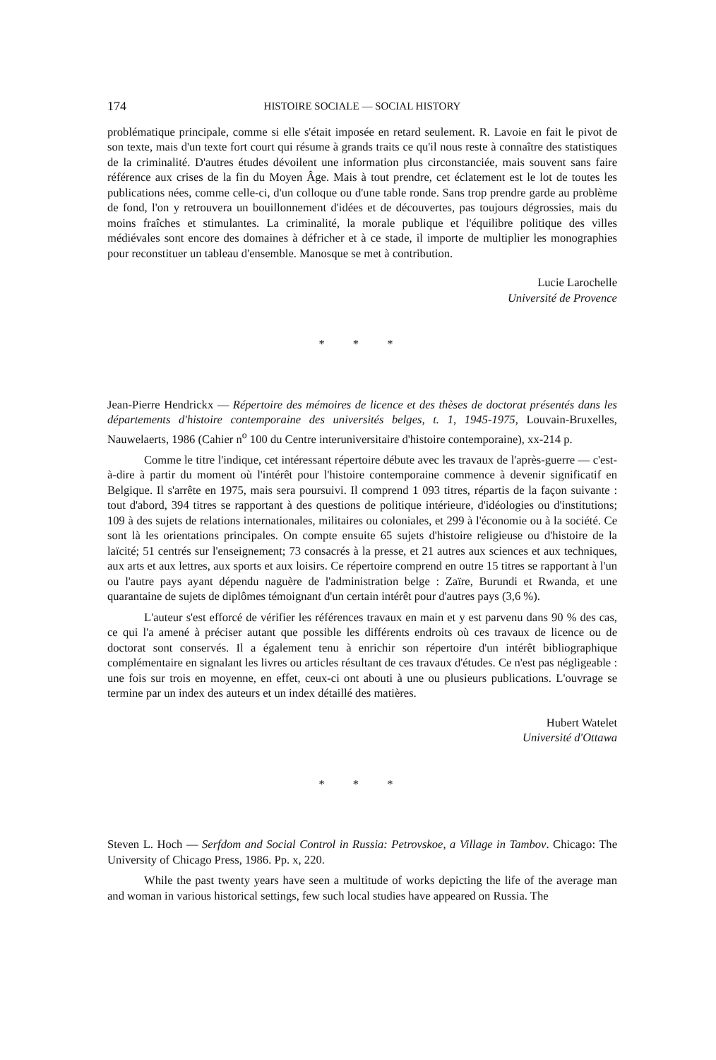174 HISTOIRE SOCIALE — SOCIAL HISTORY
problématique principale, comme si elle s'était imposée en retard seulement. R. Lavoie en fait le pivot de son texte, mais d'un texte fort court qui résume à grands traits ce qu'il nous reste à connaître des statistiques de la criminalité. D'autres études dévoilent une information plus circonstanciée, mais souvent sans faire référence aux crises de la fin du Moyen Âge. Mais à tout prendre, cet éclatement est le lot de toutes les publications nées, comme celle-ci, d'un colloque ou d'une table ronde. Sans trop prendre garde au problème de fond, l'on y retrouvera un bouillonnement d'idées et de découvertes, pas toujours dégrossies, mais du moins fraîches et stimulantes. La criminalité, la morale publique et l'équilibre politique des villes médiévales sont encore des domaines à défricher et à ce stade, il importe de multiplier les monographies pour reconstituer un tableau d'ensemble. Manosque se met à contribution.
Lucie Larochelle
Université de Provence
* * *
Jean-Pierre Hendrickx — Répertoire des mémoires de licence et des thèses de doctorat présentés dans les départements d'histoire contemporaine des universités belges, t. 1, 1945-1975, Louvain-Bruxelles, Nauwelaerts, 1986 (Cahier n<sup>o</sup> 100 du Centre interuniversitaire d'histoire contemporaine), xx-214 p.
Comme le titre l'indique, cet intéressant répertoire débute avec les travaux de l'après-guerre — c'est-à-dire à partir du moment où l'intérêt pour l'histoire contemporaine commence à devenir significatif en Belgique. Il s'arrête en 1975, mais sera poursuivi. Il comprend 1 093 titres, répartis de la façon suivante : tout d'abord, 394 titres se rapportant à des questions de politique intérieure, d'idéologies ou d'institutions; 109 à des sujets de relations internationales, militaires ou coloniales, et 299 à l'économie ou à la société. Ce sont là les orientations principales. On compte ensuite 65 sujets d'histoire religieuse ou d'histoire de la laïcité; 51 centrés sur l'enseignement; 73 consacrés à la presse, et 21 autres aux sciences et aux techniques, aux arts et aux lettres, aux sports et aux loisirs. Ce répertoire comprend en outre 15 titres se rapportant à l'un ou l'autre pays ayant dépendu naguère de l'administration belge : Zaïre, Burundi et Rwanda, et une quarantaine de sujets de diplômes témoignant d'un certain intérêt pour d'autres pays (3,6 %).
L'auteur s'est efforcé de vérifier les références travaux en main et y est parvenu dans 90 % des cas, ce qui l'a amené à préciser autant que possible les différents endroits où ces travaux de licence ou de doctorat sont conservés. Il a également tenu à enrichir son répertoire d'un intérêt bibliographique complémentaire en signalant les livres ou articles résultant de ces travaux d'études. Ce n'est pas négligeable : une fois sur trois en moyenne, en effet, ceux-ci ont abouti à une ou plusieurs publications. L'ouvrage se termine par un index des auteurs et un index détaillé des matières.
Hubert Watelet
Université d'Ottawa
* * *
Steven L. Hoch — Serfdom and Social Control in Russia: Petrovskoe, a Village in Tambov. Chicago: The University of Chicago Press, 1986. Pp. x, 220.
While the past twenty years have seen a multitude of works depicting the life of the average man and woman in various historical settings, few such local studies have appeared on Russia. The